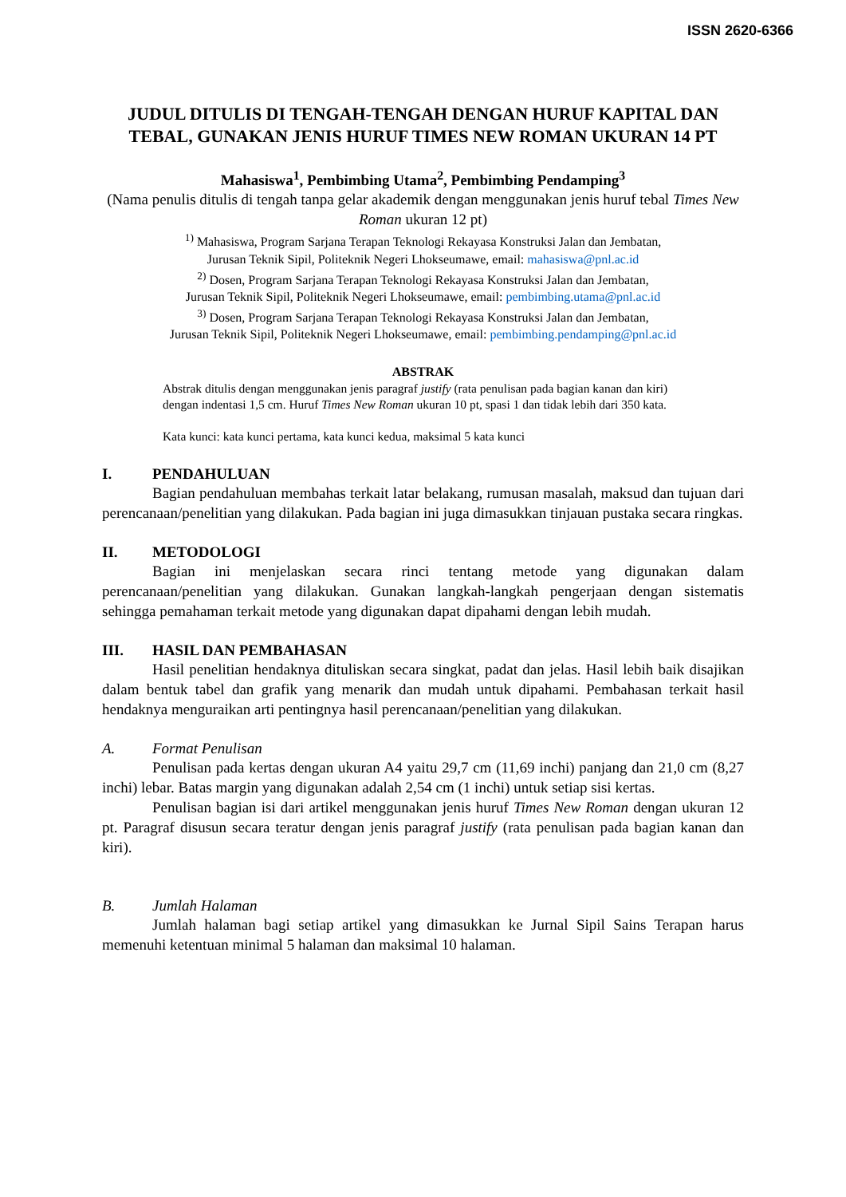ISSN 2620-6366
JUDUL DITULIS DI TENGAH-TENGAH DENGAN HURUF KAPITAL DAN TEBAL, GUNAKAN JENIS HURUF TIMES NEW ROMAN UKURAN 14 PT
Mahasiswa<sup>1</sup>, Pembimbing Utama<sup>2</sup>, Pembimbing Pendamping<sup>3</sup>
(Nama penulis ditulis di tengah tanpa gelar akademik dengan menggunakan jenis huruf tebal Times New Roman ukuran 12 pt)
<sup>1)</sup> Mahasiswa, Program Sarjana Terapan Teknologi Rekayasa Konstruksi Jalan dan Jembatan,
Jurusan Teknik Sipil, Politeknik Negeri Lhokseumawe, email: mahasiswa@pnl.ac.id
<sup>2)</sup> Dosen, Program Sarjana Terapan Teknologi Rekayasa Konstruksi Jalan dan Jembatan,
Jurusan Teknik Sipil, Politeknik Negeri Lhokseumawe, email: pembimbing.utama@pnl.ac.id
<sup>3)</sup> Dosen, Program Sarjana Terapan Teknologi Rekayasa Konstruksi Jalan dan Jembatan,
Jurusan Teknik Sipil, Politeknik Negeri Lhokseumawe, email: pembimbing.pendamping@pnl.ac.id
ABSTRAK
Abstrak ditulis dengan menggunakan jenis paragraf justify (rata penulisan pada bagian kanan dan kiri) dengan indentasi 1,5 cm. Huruf Times New Roman ukuran 10 pt, spasi 1 dan tidak lebih dari 350 kata.
Kata kunci: kata kunci pertama, kata kunci kedua, maksimal 5 kata kunci
I. PENDAHULUAN
Bagian pendahuluan membahas terkait latar belakang, rumusan masalah, maksud dan tujuan dari perencanaan/penelitian yang dilakukan. Pada bagian ini juga dimasukkan tinjauan pustaka secara ringkas.
II. METODOLOGI
Bagian ini menjelaskan secara rinci tentang metode yang digunakan dalam perencanaan/penelitian yang dilakukan. Gunakan langkah-langkah pengerjaan dengan sistematis sehingga pemahaman terkait metode yang digunakan dapat dipahami dengan lebih mudah.
III. HASIL DAN PEMBAHASAN
Hasil penelitian hendaknya dituliskan secara singkat, padat dan jelas. Hasil lebih baik disajikan dalam bentuk tabel dan grafik yang menarik dan mudah untuk dipahami. Pembahasan terkait hasil hendaknya menguraikan arti pentingnya hasil perencanaan/penelitian yang dilakukan.
A. Format Penulisan
Penulisan pada kertas dengan ukuran A4 yaitu 29,7 cm (11,69 inchi) panjang dan 21,0 cm (8,27 inchi) lebar. Batas margin yang digunakan adalah 2,54 cm (1 inchi) untuk setiap sisi kertas.
Penulisan bagian isi dari artikel menggunakan jenis huruf Times New Roman dengan ukuran 12 pt. Paragraf disusun secara teratur dengan jenis paragraf justify (rata penulisan pada bagian kanan dan kiri).
B. Jumlah Halaman
Jumlah halaman bagi setiap artikel yang dimasukkan ke Jurnal Sipil Sains Terapan harus memenuhi ketentuan minimal 5 halaman dan maksimal 10 halaman.